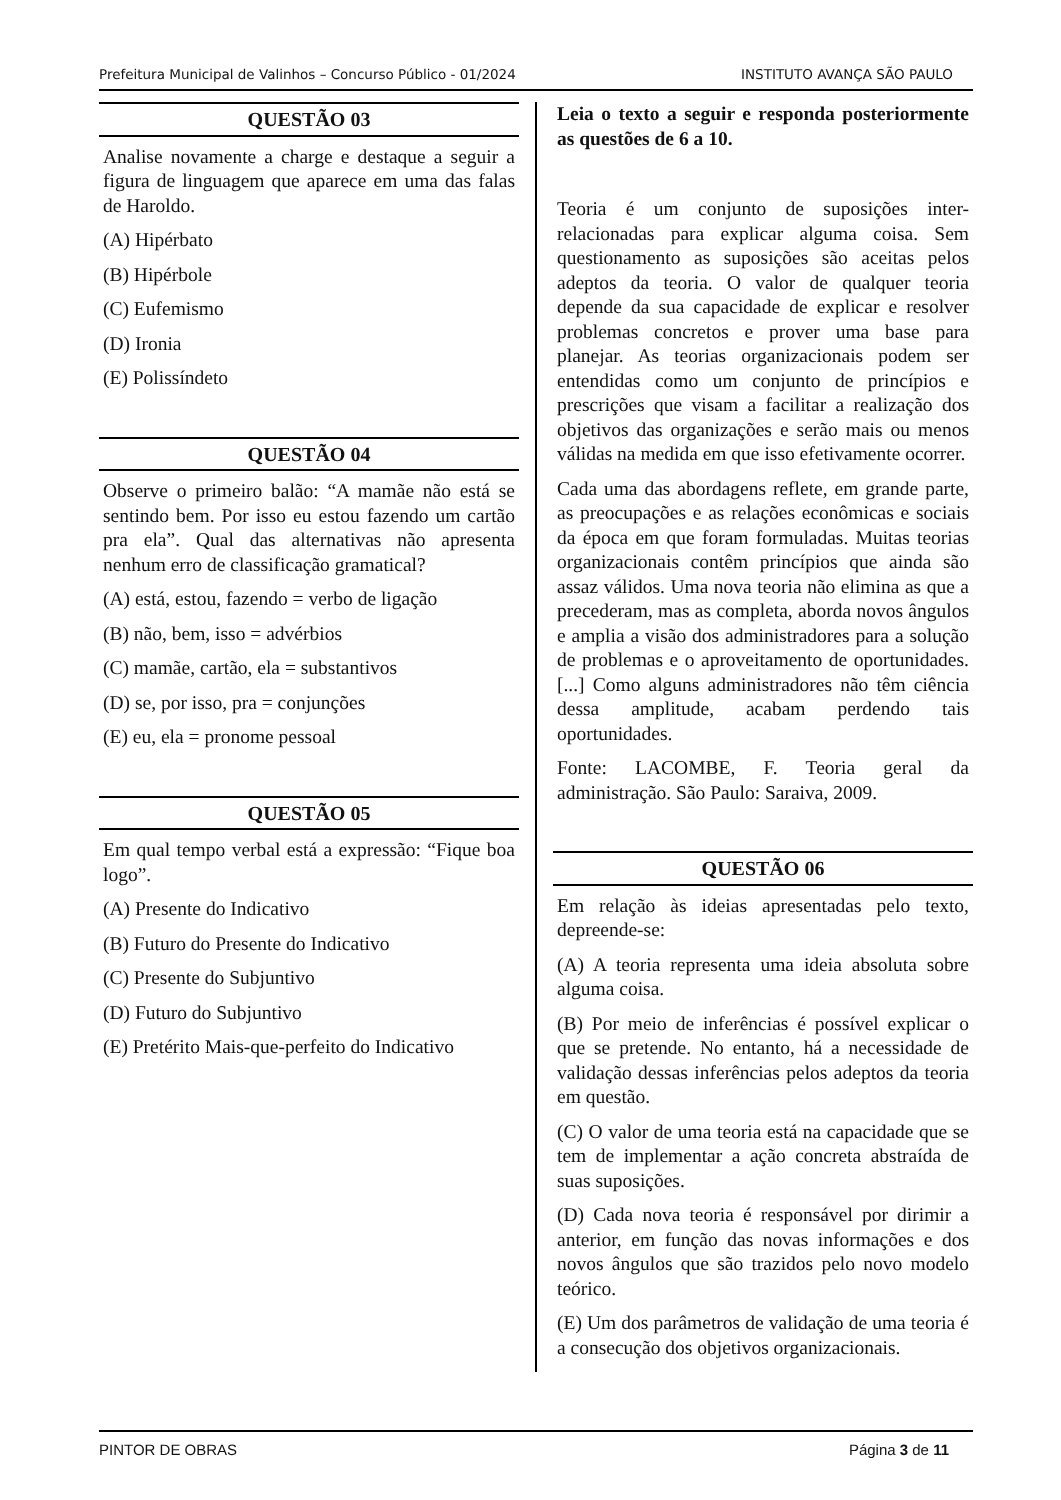Prefeitura Municipal de Valinhos – Concurso Público - 01/2024 INSTITUTO AVANÇA SÃO PAULO
QUESTÃO 03
Analise novamente a charge e destaque a seguir a figura de linguagem que aparece em uma das falas de Haroldo.
(A) Hipérbato
(B) Hipérbole
(C) Eufemismo
(D) Ironia
(E) Polissíndeto
QUESTÃO 04
Observe o primeiro balão: “A mamãe não está se sentindo bem. Por isso eu estou fazendo um cartão pra ela”. Qual das alternativas não apresenta nenhum erro de classificação gramatical?
(A) está, estou, fazendo = verbo de ligação
(B) não, bem, isso = advérbios
(C) mamãe, cartão, ela = substantivos
(D) se, por isso, pra = conjunções
(E) eu, ela = pronome pessoal
QUESTÃO 05
Em qual tempo verbal está a expressão: “Fique boa logo”.
(A) Presente do Indicativo
(B) Futuro do Presente do Indicativo
(C) Presente do Subjuntivo
(D) Futuro do Subjuntivo
(E) Pretérito Mais-que-perfeito do Indicativo
Leia o texto a seguir e responda posteriormente as questões de 6 a 10.
Teoria é um conjunto de suposições inter-relacionadas para explicar alguma coisa. Sem questionamento as suposições são aceitas pelos adeptos da teoria. O valor de qualquer teoria depende da sua capacidade de explicar e resolver problemas concretos e prover uma base para planejar. As teorias organizacionais podem ser entendidas como um conjunto de princípios e prescrições que visam a facilitar a realização dos objetivos das organizações e serão mais ou menos válidas na medida em que isso efetivamente ocorrer.
Cada uma das abordagens reflete, em grande parte, as preocupações e as relações econômicas e sociais da época em que foram formuladas. Muitas teorias organizacionais contêm princípios que ainda são assaz válidos. Uma nova teoria não elimina as que a precederam, mas as completa, aborda novos ângulos e amplia a visão dos administradores para a solução de problemas e o aproveitamento de oportunidades. [...] Como alguns administradores não têm ciência dessa amplitude, acabam perdendo tais oportunidades.
Fonte: LACOMBE, F. Teoria geral da administração. São Paulo: Saraiva, 2009.
QUESTÃO 06
Em relação às ideias apresentadas pelo texto, depreende-se:
(A) A teoria representa uma ideia absoluta sobre alguma coisa.
(B) Por meio de inferências é possível explicar o que se pretende. No entanto, há a necessidade de validação dessas inferências pelos adeptos da teoria em questão.
(C) O valor de uma teoria está na capacidade que se tem de implementar a ação concreta abstraída de suas suposições.
(D) Cada nova teoria é responsável por dirimir a anterior, em função das novas informações e dos novos ângulos que são trazidos pelo novo modelo teórico.
(E) Um dos parâmetros de validação de uma teoria é a consecução dos objetivos organizacionais.
PINTOR DE OBRAS Página 3 de 11